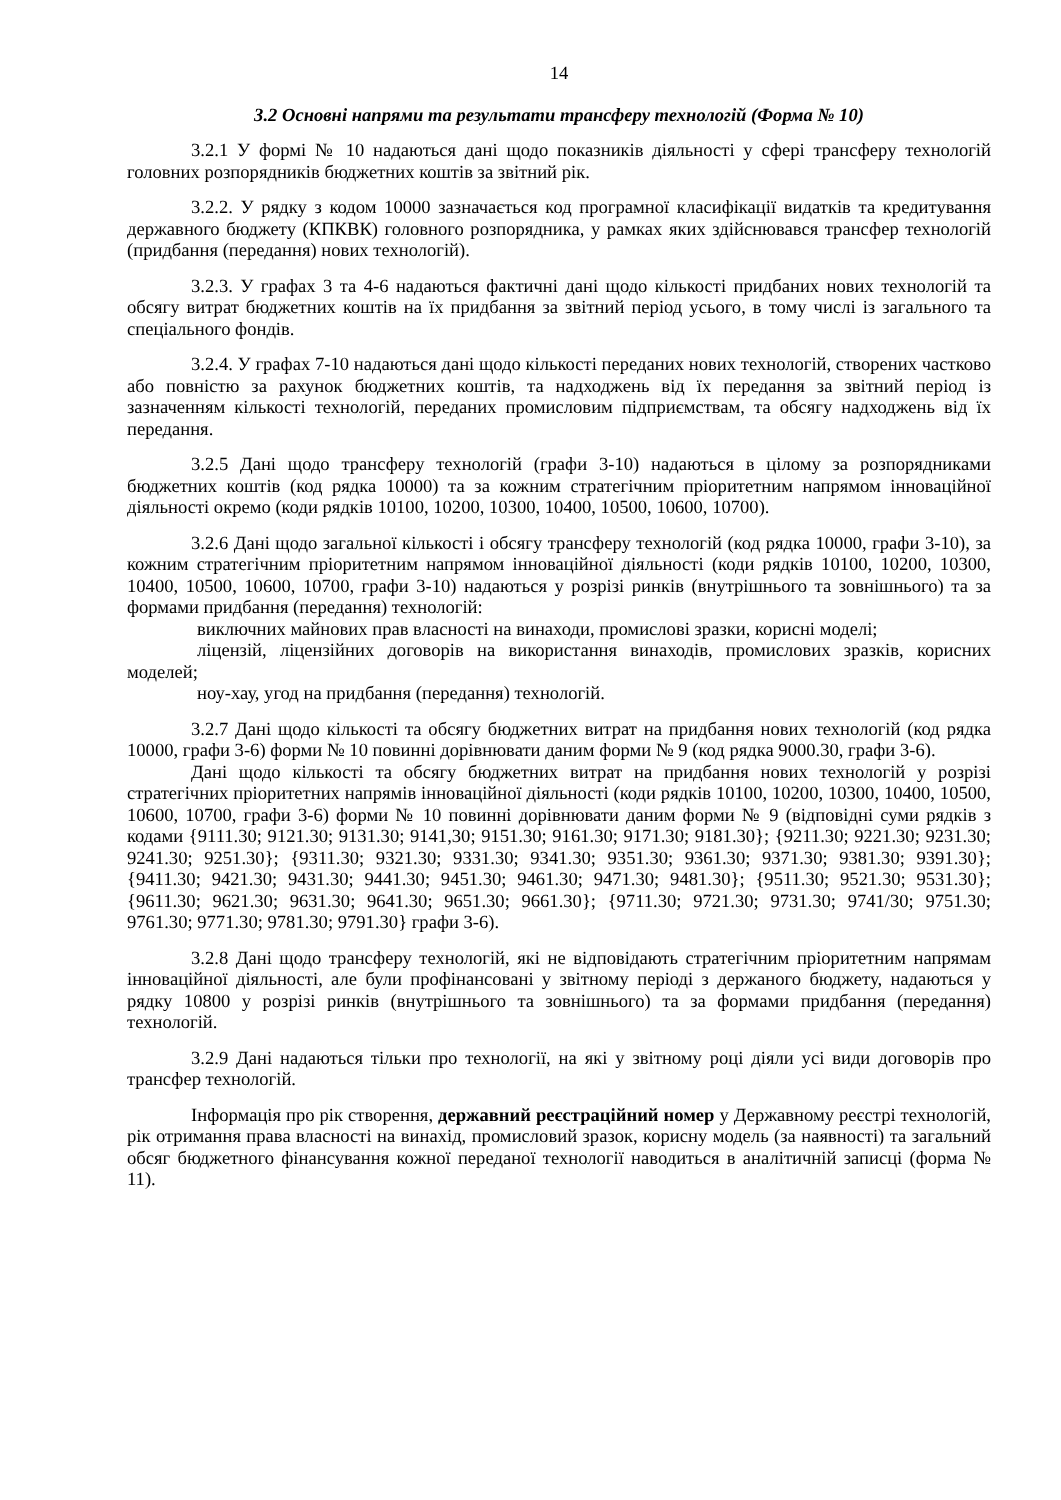14
3.2 Основні напрями та результати трансферу технологій (Форма № 10)
3.2.1 У формі № 10 надаються дані щодо показників діяльності у сфері трансферу технологій головних розпорядників бюджетних коштів за звітний рік.
3.2.2. У рядку з кодом 10000 зазначається код програмної класифікації видатків та кредитування державного бюджету (КПКВК) головного розпорядника, у рамках яких здійснювався трансфер технологій (придбання (передання) нових технологій).
3.2.3. У графах 3 та 4-6 надаються фактичні дані щодо кількості придбаних нових технологій та обсягу витрат бюджетних коштів на їх придбання за звітний період усього, в тому числі із загального та спеціального фондів.
3.2.4. У графах 7-10 надаються дані щодо кількості переданих нових технологій, створених частково або повністю за рахунок бюджетних коштів, та надходжень від їх передання за звітний період із зазначенням кількості технологій, переданих промисловим підприємствам, та обсягу надходжень від їх передання.
3.2.5 Дані щодо трансферу технологій (графи 3-10) надаються в цілому за розпорядниками бюджетних коштів (код рядка 10000) та за кожним стратегічним пріоритетним напрямом інноваційної діяльності окремо (коди рядків 10100, 10200, 10300, 10400, 10500, 10600, 10700).
3.2.6 Дані щодо загальної кількості і обсягу трансферу технологій (код рядка 10000, графи 3-10), за кожним стратегічним пріоритетним напрямом інноваційної діяльності (коди рядків 10100, 10200, 10300, 10400, 10500, 10600, 10700, графи 3-10) надаються у розрізі ринків (внутрішнього та зовнішнього) та за формами придбання (передання) технологій:
виключних майнових прав власності на винаходи, промислові зразки, корисні моделі;
ліцензій, ліцензійних договорів на використання винаходів, промислових зразків, корисних моделей;
ноу-хау, угод на придбання (передання) технологій.
3.2.7 Дані щодо кількості та обсягу бюджетних витрат на придбання нових технологій (код рядка 10000, графи 3-6) форми № 10 повинні дорівнювати даним форми № 9 (код рядка 9000.30, графи 3-6).
Дані щодо кількості та обсягу бюджетних витрат на придбання нових технологій у розрізі стратегічних пріоритетних напрямів інноваційної діяльності (коди рядків 10100, 10200, 10300, 10400, 10500, 10600, 10700, графи 3-6) форми № 10 повинні дорівнювати даним форми № 9 (відповідні суми рядків з кодами {9111.30; 9121.30; 9131.30; 9141,30; 9151.30; 9161.30; 9171.30; 9181.30}; {9211.30; 9221.30; 9231.30; 9241.30; 9251.30}; {9311.30; 9321.30; 9331.30; 9341.30; 9351.30; 9361.30; 9371.30; 9381.30; 9391.30}; {9411.30; 9421.30; 9431.30; 9441.30; 9451.30; 9461.30; 9471.30; 9481.30}; {9511.30; 9521.30; 9531.30}; {9611.30; 9621.30; 9631.30; 9641.30; 9651.30; 9661.30}; {9711.30; 9721.30; 9731.30; 9741/30; 9751.30; 9761.30; 9771.30; 9781.30; 9791.30} графи 3-6).
3.2.8 Дані щодо трансферу технологій, які не відповідають стратегічним пріоритетним напрямам інноваційної діяльності, але були профінансовані у звітному періоді з держаного бюджету, надаються у рядку 10800 у розрізі ринків (внутрішнього та зовнішнього) та за формами придбання (передання) технологій.
3.2.9 Дані надаються тільки про технології, на які у звітному році діяли усі види договорів про трансфер технологій.
Інформація про рік створення, державний реєстраційний номер у Державному реєстрі технологій, рік отримання права власності на винахід, промисловий зразок, корисну модель (за наявності) та загальний обсяг бюджетного фінансування кожної переданої технології наводиться в аналітичній записці (форма № 11).